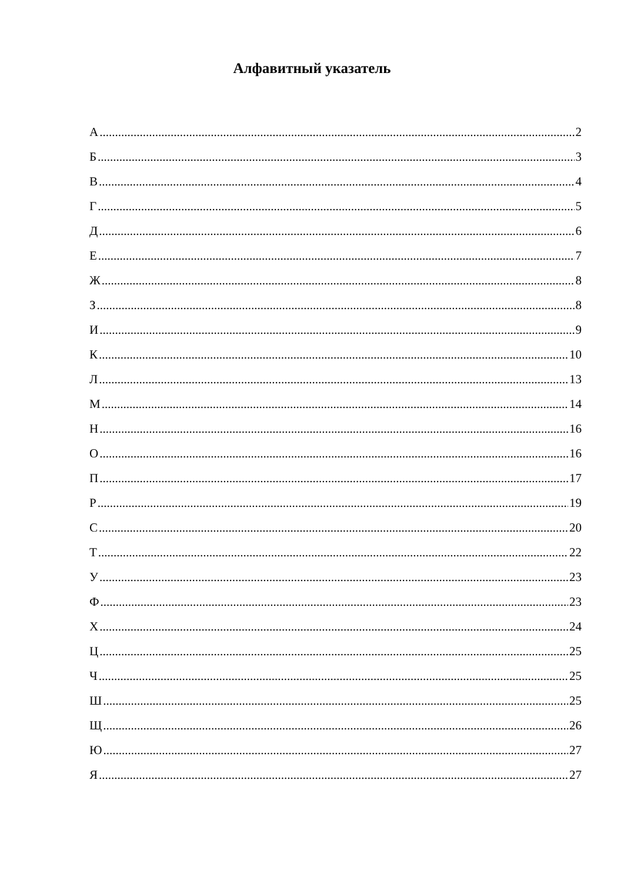Алфавитный указатель
А 2
Б 3
В 4
Г 5
Д 6
Е 7
Ж 8
З 8
И 9
К 10
Л 13
М 14
Н 16
О 16
П 17
Р 19
С 20
Т 22
У 23
Ф 23
Х 24
Ц 25
Ч 25
Ш 25
Щ 26
Ю 27
Я 27